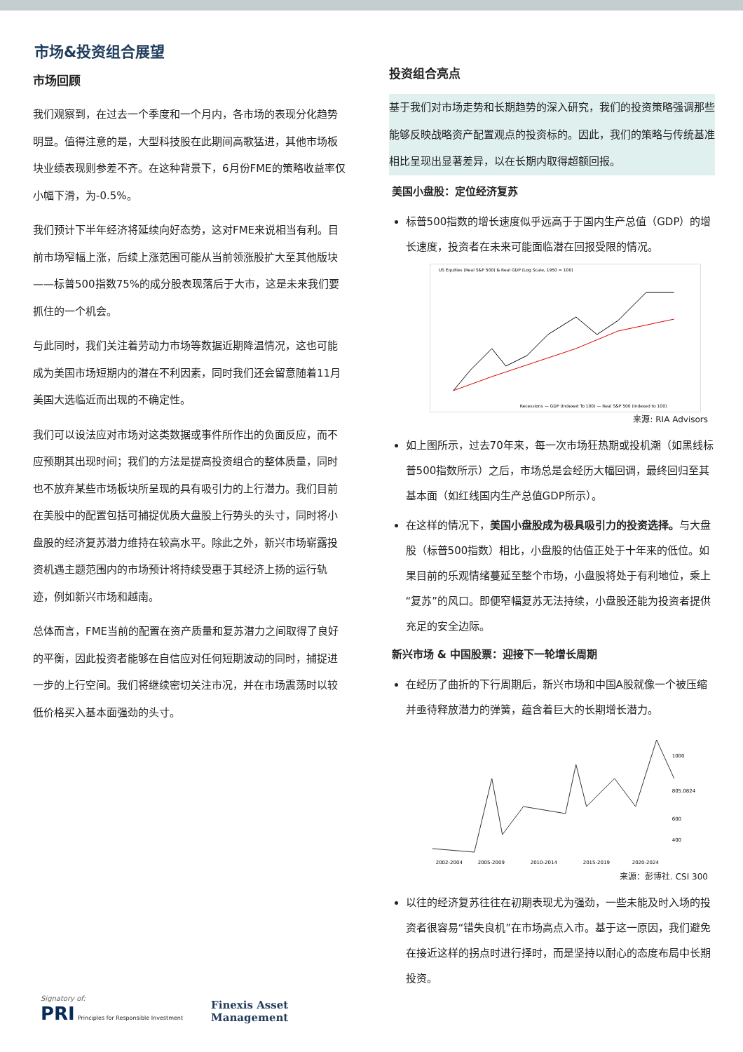市场&投资组合展望
市场回顾
我们观察到，在过去一个季度和一个月内，各市场的表现分化趋势明显。值得注意的是，大型科技股在此期间高歌猛进，其他市场板块业绩表现则参差不齐。在这种背景下，6月份FME的策略收益率仅小幅下滑，为-0.5%。
我们预计下半年经济将延续向好态势，这对FME来说相当有利。目前市场窄幅上涨，后续上涨范围可能从当前领涨股扩大至其他版块——标普500指数75%的成分股表现落后于大市，这是未来我们要抓住的一个机会。
与此同时，我们关注着劳动力市场等数据近期降温情况，这也可能成为美国市场短期内的潜在不利因素，同时我们还会留意随着11月美国大选临近而出现的不确定性。
我们可以设法应对市场对这类数据或事件所作出的负面反应，而不应预期其出现时间；我们的方法是提高投资组合的整体质量，同时也不放弃某些市场板块所呈现的具有吸引力的上行潜力。我们目前在美股中的配置包括可捕捉优质大盘股上行势头的头寸，同时将小盘股的经济复苏潜力维持在较高水平。除此之外，新兴市场崭露投资机遇主题范围内的市场预计将持续受惠于其经济上扬的运行轨迹，例如新兴市场和越南。
总体而言，FME当前的配置在资产质量和复苏潜力之间取得了良好的平衡，因此投资者能够在自信应对任何短期波动的同时，捕捉进一步的上行空间。我们将继续密切关注市况，并在市场震荡时以较低价格买入基本面强劲的头寸。
投资组合亮点
基于我们对市场走势和长期趋势的深入研究，我们的投资策略强调那些能够反映战略资产配置观点的投资标的。因此，我们的策略与传统基准相比呈现出显著差异，以在长期内取得超额回报。
美国小盘股：定位经济复苏
标普500指数的增长速度似乎远高于于国内生产总值（GDP）的增长速度，投资者在未来可能面临潜在回报受限的情况。
US Equities (Real S&P 500) & Real GDP (Log Scale, 1950 = 100)
Recessions — GDP (Indexed To 100) — Real S&P 500 (Indexed to 100)
来源: RIA Advisors
如上图所示，过去70年来，每一次市场狂热期或投机潮（如黑线标普500指数所示）之后，市场总是会经历大幅回调，最终回归至其基本面（如红线国内生产总值GDP所示）。
在这样的情况下，美国小盘股成为极具吸引力的投资选择。与大盘股（标普500指数）相比，小盘股的估值正处于十年来的低位。如果目前的乐观情绪蔓延至整个市场，小盘股将处于有利地位，乘上“复苏”的风口。即便窄幅复苏无法持续，小盘股还能为投资者提供充足的安全边际。
新兴市场 & 中国股票：迎接下一轮增长周期
在经历了曲折的下行周期后，新兴市场和中国A股就像一个被压缩并亟待释放潜力的弹簧，蕴含着巨大的长期增长潜力。
2002-2004
2005-2009
2010-2014
2015-2019
2020-2024
1000
805.0824
600
400
来源：彭博社. CSI 300
以往的经济复苏往往在初期表现尤为强劲，一些未能及时入场的投资者很容易“错失良机”在市场高点入市。基于这一原因，我们避免在接近这样的拐点时进行择时，而是坚持以耐心的态度布局中长期投资。
Signatory of:
PRI Principles for Responsible Investment
Finexis Asset
Management